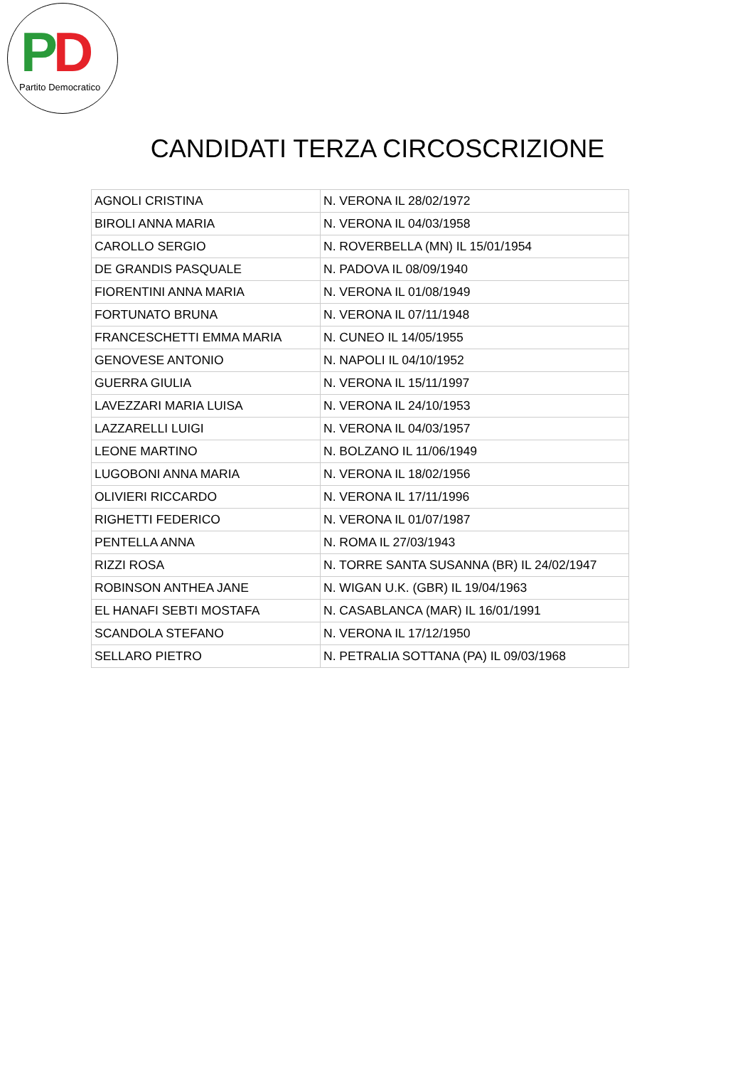PD
Partito Democratico
CANDIDATI TERZA CIRCOSCRIZIONE
| AGNOLI CRISTINA | N. VERONA IL 28/02/1972 |
| BIROLI ANNA MARIA | N. VERONA IL 04/03/1958 |
| CAROLLO SERGIO | N. ROVERBELLA (MN) IL 15/01/1954 |
| DE GRANDIS PASQUALE | N. PADOVA IL 08/09/1940 |
| FIORENTINI ANNA MARIA | N. VERONA IL 01/08/1949 |
| FORTUNATO BRUNA | N. VERONA IL 07/11/1948 |
| FRANCESCHETTI EMMA MARIA | N. CUNEO IL 14/05/1955 |
| GENOVESE ANTONIO | N. NAPOLI IL 04/10/1952 |
| GUERRA GIULIA | N. VERONA IL 15/11/1997 |
| LAVEZZARI MARIA LUISA | N. VERONA IL 24/10/1953 |
| LAZZARELLI LUIGI | N. VERONA IL 04/03/1957 |
| LEONE MARTINO | N. BOLZANO IL 11/06/1949 |
| LUGOBONI ANNA MARIA | N. VERONA IL 18/02/1956 |
| OLIVIERI RICCARDO | N. VERONA IL 17/11/1996 |
| RIGHETTI FEDERICO | N. VERONA IL 01/07/1987 |
| PENTELLA ANNA | N. ROMA IL 27/03/1943 |
| RIZZI ROSA | N. TORRE SANTA SUSANNA (BR) IL 24/02/1947 |
| ROBINSON ANTHEA JANE | N. WIGAN U.K. (GBR) IL 19/04/1963 |
| EL HANAFI SEBTI MOSTAFA | N. CASABLANCA (MAR) IL 16/01/1991 |
| SCANDOLA STEFANO | N. VERONA IL 17/12/1950 |
| SELLARO PIETRO | N. PETRALIA SOTTANA (PA) IL 09/03/1968 |